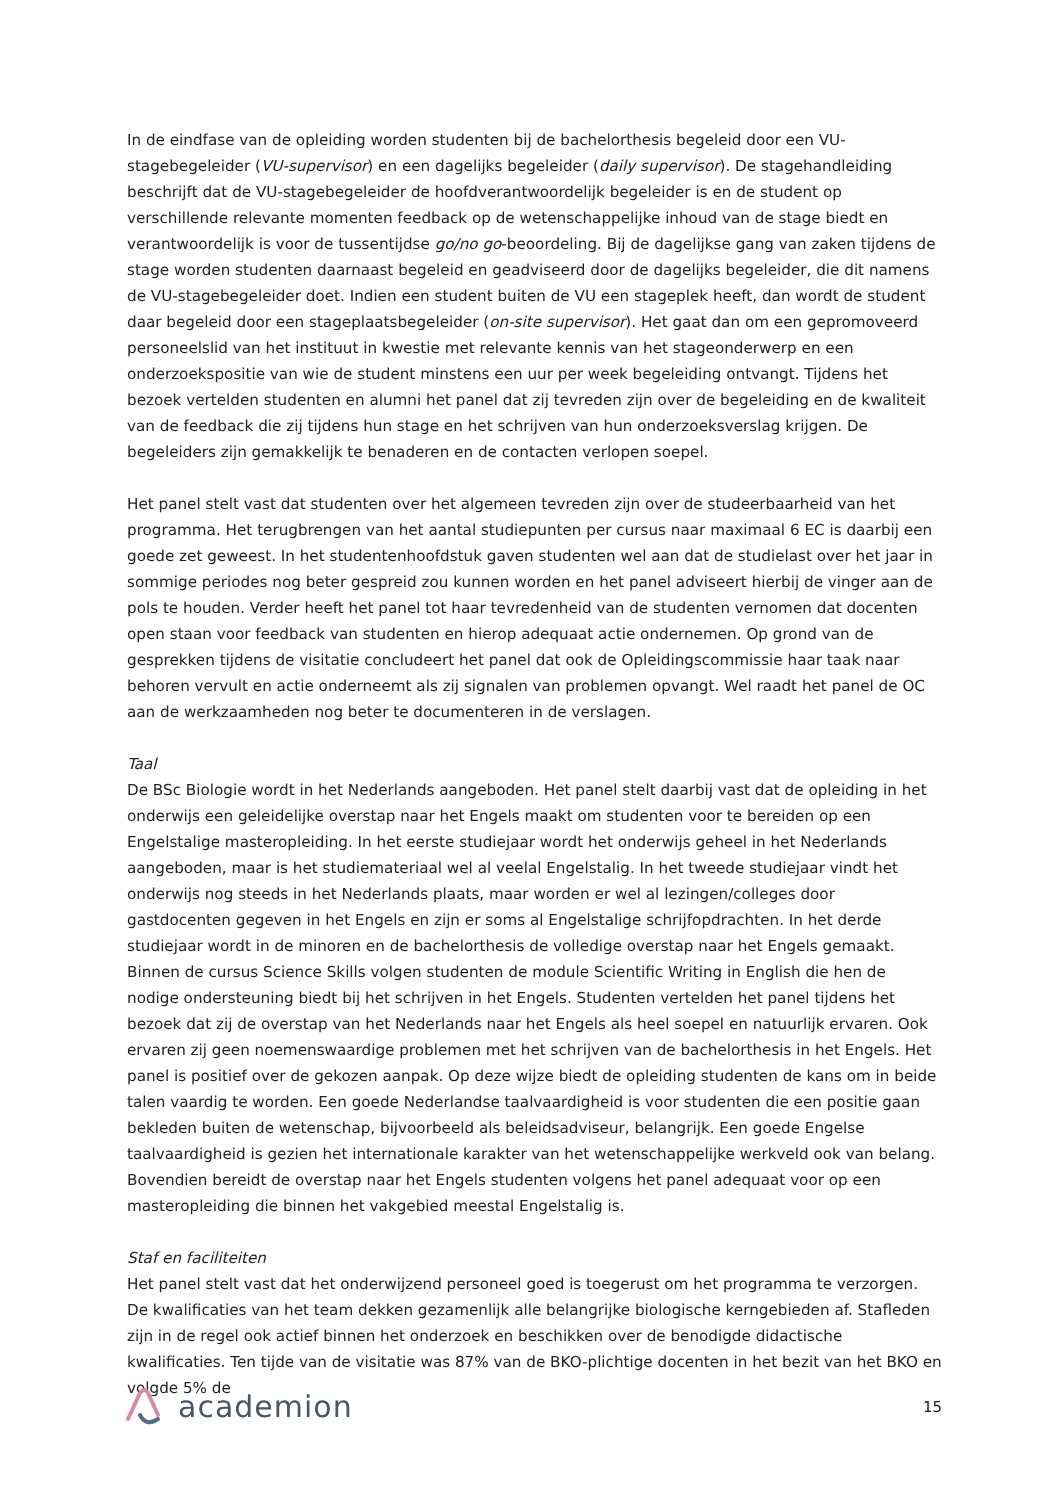In de eindfase van de opleiding worden studenten bij de bachelorthesis begeleid door een VU-stagebegeleider (VU-supervisor) en een dagelijks begeleider (daily supervisor). De stagehandleiding beschrijft dat de VU-stagebegeleider de hoofdverantwoordelijk begeleider is en de student op verschillende relevante momenten feedback op de wetenschappelijke inhoud van de stage biedt en verantwoordelijk is voor de tussentijdse go/no go-beoordeling. Bij de dagelijkse gang van zaken tijdens de stage worden studenten daarnaast begeleid en geadviseerd door de dagelijks begeleider, die dit namens de VU-stagebegeleider doet. Indien een student buiten de VU een stageplek heeft, dan wordt de student daar begeleid door een stageplaatsbegeleider (on-site supervisor). Het gaat dan om een gepromoveerd personeelslid van het instituut in kwestie met relevante kennis van het stageonderwerp en een onderzoekspositie van wie de student minstens een uur per week begeleiding ontvangt. Tijdens het bezoek vertelden studenten en alumni het panel dat zij tevreden zijn over de begeleiding en de kwaliteit van de feedback die zij tijdens hun stage en het schrijven van hun onderzoeksverslag krijgen. De begeleiders zijn gemakkelijk te benaderen en de contacten verlopen soepel.
Het panel stelt vast dat studenten over het algemeen tevreden zijn over de studeerbaarheid van het programma. Het terugbrengen van het aantal studiepunten per cursus naar maximaal 6 EC is daarbij een goede zet geweest. In het studentenhoofdstuk gaven studenten wel aan dat de studielast over het jaar in sommige periodes nog beter gespreid zou kunnen worden en het panel adviseert hierbij de vinger aan de pols te houden. Verder heeft het panel tot haar tevredenheid van de studenten vernomen dat docenten open staan voor feedback van studenten en hierop adequaat actie ondernemen. Op grond van de gesprekken tijdens de visitatie concludeert het panel dat ook de Opleidingscommissie haar taak naar behoren vervult en actie onderneemt als zij signalen van problemen opvangt. Wel raadt het panel de OC aan de werkzaamheden nog beter te documenteren in de verslagen.
Taal
De BSc Biologie wordt in het Nederlands aangeboden. Het panel stelt daarbij vast dat de opleiding in het onderwijs een geleidelijke overstap naar het Engels maakt om studenten voor te bereiden op een Engelstalige masteropleiding. In het eerste studiejaar wordt het onderwijs geheel in het Nederlands aangeboden, maar is het studiemateriaal wel al veelal Engelstalig. In het tweede studiejaar vindt het onderwijs nog steeds in het Nederlands plaats, maar worden er wel al lezingen/colleges door gastdocenten gegeven in het Engels en zijn er soms al Engelstalige schrijfopdrachten. In het derde studiejaar wordt in de minoren en de bachelorthesis de volledige overstap naar het Engels gemaakt. Binnen de cursus Science Skills volgen studenten de module Scientific Writing in English die hen de nodige ondersteuning biedt bij het schrijven in het Engels. Studenten vertelden het panel tijdens het bezoek dat zij de overstap van het Nederlands naar het Engels als heel soepel en natuurlijk ervaren. Ook ervaren zij geen noemenswaardige problemen met het schrijven van de bachelorthesis in het Engels. Het panel is positief over de gekozen aanpak. Op deze wijze biedt de opleiding studenten de kans om in beide talen vaardig te worden. Een goede Nederlandse taalvaardigheid is voor studenten die een positie gaan bekleden buiten de wetenschap, bijvoorbeeld als beleidsadviseur, belangrijk. Een goede Engelse taalvaardigheid is gezien het internationale karakter van het wetenschappelijke werkveld ook van belang. Bovendien bereidt de overstap naar het Engels studenten volgens het panel adequaat voor op een masteropleiding die binnen het vakgebied meestal Engelstalig is.
Staf en faciliteiten
Het panel stelt vast dat het onderwijzend personeel goed is toegerust om het programma te verzorgen. De kwalificaties van het team dekken gezamenlijk alle belangrijke biologische kerngebieden af. Stafleden zijn in de regel ook actief binnen het onderzoek en beschikken over de benodigde didactische kwalificaties. Ten tijde van de visitatie was 87% van de BKO-plichtige docenten in het bezit van het BKO en volgde 5% de
academion
15